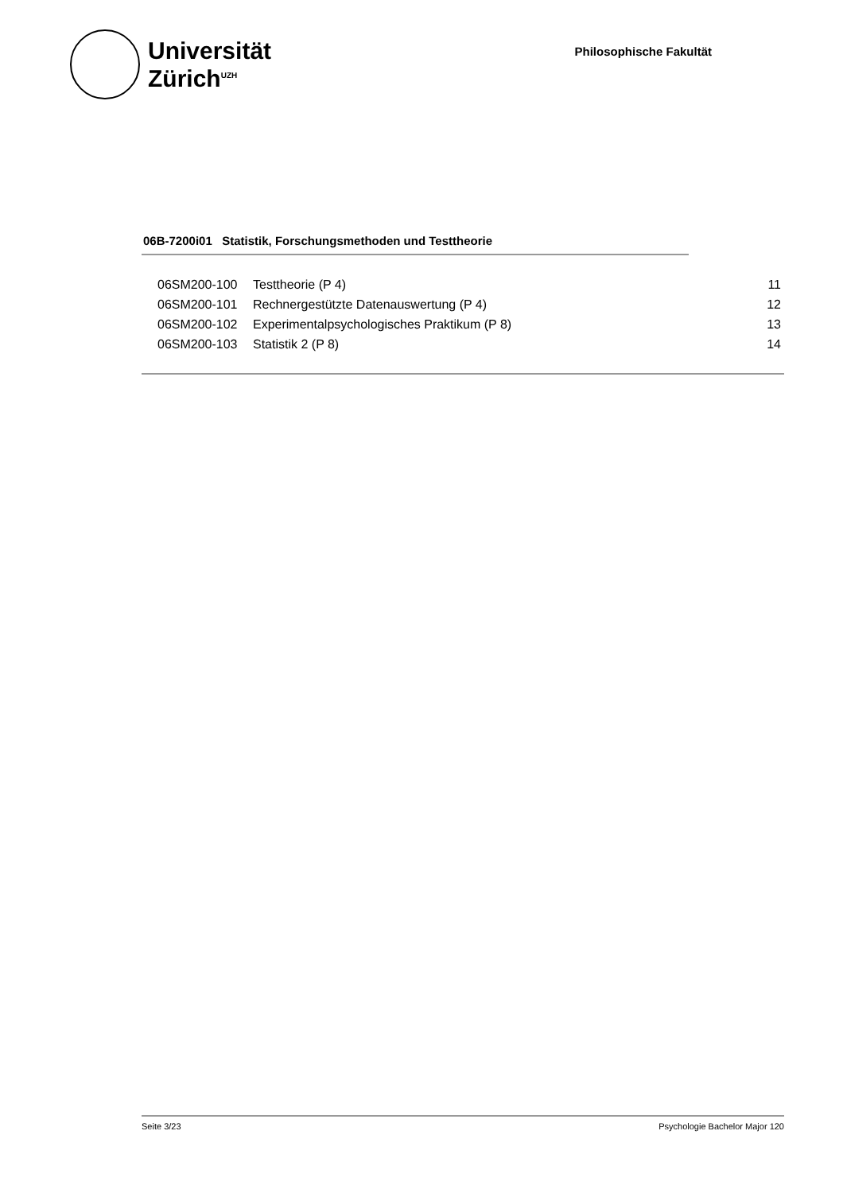Universität
Zürich<sup>UZH</sup>
Philosophische Fakultät
06B-7200i01 Statistik, Forschungsmethoden und Testtheorie
| 06SM200-100 | Testtheorie (P 4) | 11 |
| 06SM200-101 | Rechnergestützte Datenauswertung (P 4) | 12 |
| 06SM200-102 | Experimentalpsychologisches Praktikum (P 8) | 13 |
| 06SM200-103 | Statistik 2 (P 8) | 14 |
Seite 3/23 Psychologie Bachelor Major 120